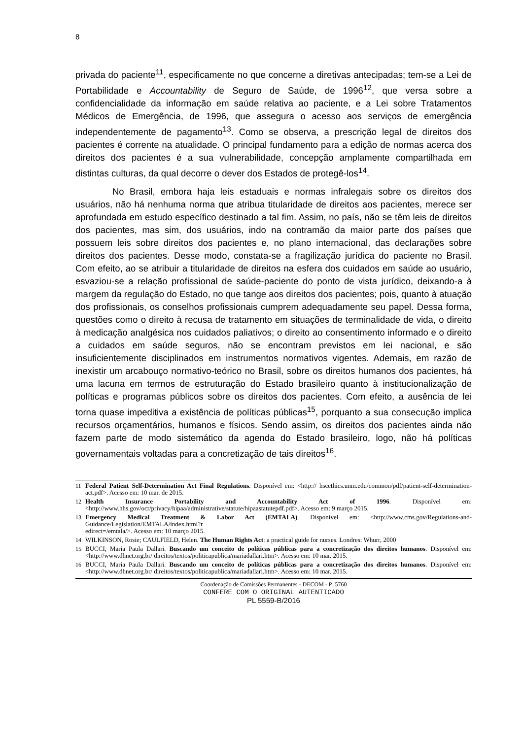8
privada do paciente<sup>11</sup>, especificamente no que concerne a diretivas antecipadas; tem-se a Lei de Portabilidade e Accountability de Seguro de Saúde, de 1996<sup>12</sup>, que versa sobre a confidencialidade da informação em saúde relativa ao paciente, e a Lei sobre Tratamentos Médicos de Emergência, de 1996, que assegura o acesso aos serviços de emergência independentemente de pagamento<sup>13</sup>. Como se observa, a prescrição legal de direitos dos pacientes é corrente na atualidade. O principal fundamento para a edição de normas acerca dos direitos dos pacientes é a sua vulnerabilidade, concepção amplamente compartilhada em distintas culturas, da qual decorre o dever dos Estados de protegê-los<sup>14</sup>.
No Brasil, embora haja leis estaduais e normas infralegais sobre os direitos dos usuários, não há nenhuma norma que atribua titularidade de direitos aos pacientes, merece ser aprofundada em estudo específico destinado a tal fim. Assim, no país, não se têm leis de direitos dos pacientes, mas sim, dos usuários, indo na contramão da maior parte dos países que possuem leis sobre direitos dos pacientes e, no plano internacional, das declarações sobre direitos dos pacientes. Desse modo, constata-se a fragilização jurídica do paciente no Brasil. Com efeito, ao se atribuir a titularidade de direitos na esfera dos cuidados em saúde ao usuário, esvaziou-se a relação profissional de saúde-paciente do ponto de vista jurídico, deixando-a à margem da regulação do Estado, no que tange aos direitos dos pacientes; pois, quanto à atuação dos profissionais, os conselhos profissionais cumprem adequadamente seu papel. Dessa forma, questões como o direito à recusa de tratamento em situações de terminalidade de vida, o direito à medicação analgésica nos cuidados paliativos; o direito ao consentimento informado e o direito a cuidados em saúde seguros, não se encontram previstos em lei nacional, e são insuficientemente disciplinados em instrumentos normativos vigentes. Ademais, em razão de inexistir um arcabouço normativo-teórico no Brasil, sobre os direitos humanos dos pacientes, há uma lacuna em termos de estruturação do Estado brasileiro quanto à institucionalização de políticas e programas públicos sobre os direitos dos pacientes. Com efeito, a ausência de lei torna quase impeditiva a existência de políticas públicas<sup>15</sup>, porquanto a sua consecução implica recursos orçamentários, humanos e físicos. Sendo assim, os direitos dos pacientes ainda não fazem parte de modo sistemático da agenda do Estado brasileiro, logo, não há políticas governamentais voltadas para a concretização de tais direitos<sup>16</sup>.
11 Federal Patient Self-Determination Act Final Regulations. Disponível em: <http:// hscethics.unm.edu/common/pdf/patient-self-determination-act.pdf>. Acesso em: 10 mar. de 2015.
12 Health Insurance Portability and Accountability Act of 1996. Disponível em: <http://www.hhs.gov/ocr/privacy/hipaa/administrative/statute/hipaastatutepdf.pdf>. Acesso em: 9 março 2015.
13 Emergency Medical Treatment & Labor Act (EMTALA). Disponível em: <http://www.cms.gov/Regulations-and-Guidance/Legislation/EMTALA/index.html?r
edirect=/emtala/>. Acesso em: 10 março 2015.
14 WILKINSON, Rosie; CAULFIELD, Helen. The Human Rights Act: a practical guide for nurses. Londres: Whurr, 2000
15 BUCCI, Maria Paula Dallari. Buscando um conceito de políticas públicas para a concretização dos direitos humanos. Disponível em: <http://www.dhnet.org.br/ direitos/textos/politicapublica/mariadallari.htm>. Acesso em: 10 mar. 2015.
16 BUCCI, Maria Paula Dallari. Buscando um conceito de políticas públicas para a concretização dos direitos humanos. Disponível em: <http://www.dhnet.org.br/ direitos/textos/politicapublica/mariadallari.htm>. Acesso em: 10 mar. 2015.
Coordenação de Comissões Permanentes - DECOM - P_5760
CONFERE COM O ORIGINAL AUTENTICADO
PL 5559-B/2016